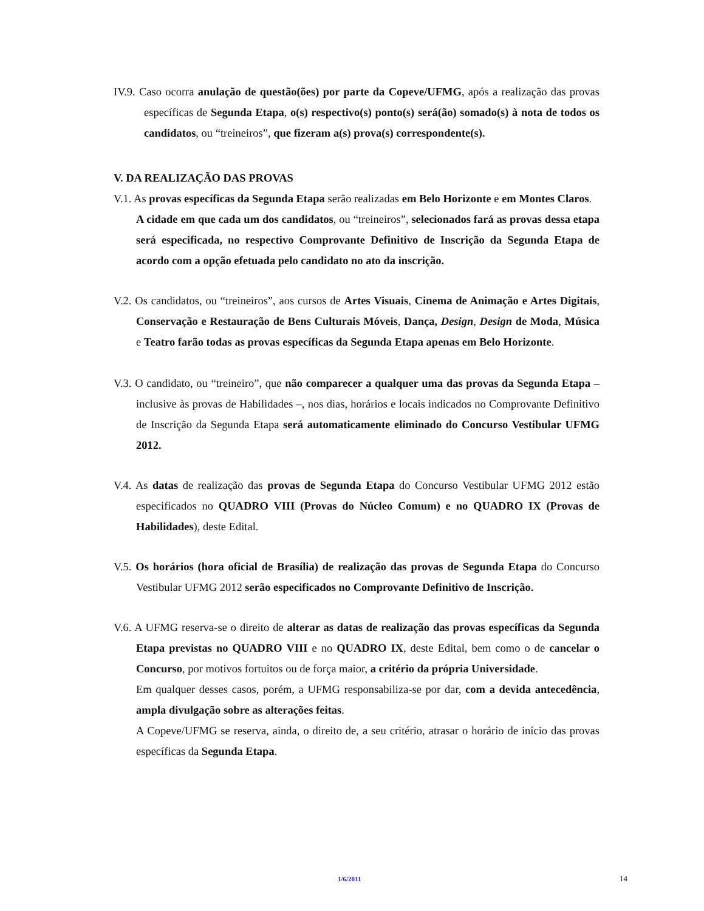IV.9. Caso ocorra anulação de questão(ões) por parte da Copeve/UFMG, após a realização das provas específicas de Segunda Etapa, o(s) respectivo(s) ponto(s) será(ão) somado(s) à nota de todos os candidatos, ou “treineiros”, que fizeram a(s) prova(s) correspondente(s).
V. DA REALIZAÇÃO DAS PROVAS
V.1. As provas específicas da Segunda Etapa serão realizadas em Belo Horizonte e em Montes Claros.
A cidade em que cada um dos candidatos, ou “treineiros”, selecionados fará as provas dessa etapa será especificada, no respectivo Comprovante Definitivo de Inscrição da Segunda Etapa de acordo com a opção efetuada pelo candidato no ato da inscrição.
V.2. Os candidatos, ou “treineiros”, aos cursos de Artes Visuais, Cinema de Animação e Artes Digitais, Conservação e Restauração de Bens Culturais Móveis, Dança, Design, Design de Moda, Música e Teatro farão todas as provas específicas da Segunda Etapa apenas em Belo Horizonte.
V.3. O candidato, ou “treineiro”, que não comparecer a qualquer uma das provas da Segunda Etapa – inclusive às provas de Habilidades –, nos dias, horários e locais indicados no Comprovante Definitivo de Inscrição da Segunda Etapa será automaticamente eliminado do Concurso Vestibular UFMG 2012.
V.4. As datas de realização das provas de Segunda Etapa do Concurso Vestibular UFMG 2012 estão especificados no QUADRO VIII (Provas do Núcleo Comum) e no QUADRO IX (Provas de Habilidades), deste Edital.
V.5. Os horários (hora oficial de Brasília) de realização das provas de Segunda Etapa do Concurso Vestibular UFMG 2012 serão especificados no Comprovante Definitivo de Inscrição.
V.6. A UFMG reserva-se o direito de alterar as datas de realização das provas específicas da Segunda Etapa previstas no QUADRO VIII e no QUADRO IX, deste Edital, bem como o de cancelar o Concurso, por motivos fortuitos ou de força maior, a critério da própria Universidade.
Em qualquer desses casos, porém, a UFMG responsabiliza-se por dar, com a devida antecedência, ampla divulgação sobre as alterações feitas.
A Copeve/UFMG se reserva, ainda, o direito de, a seu critério, atrasar o horário de início das provas específicas da Segunda Etapa.
1/6/2011 14